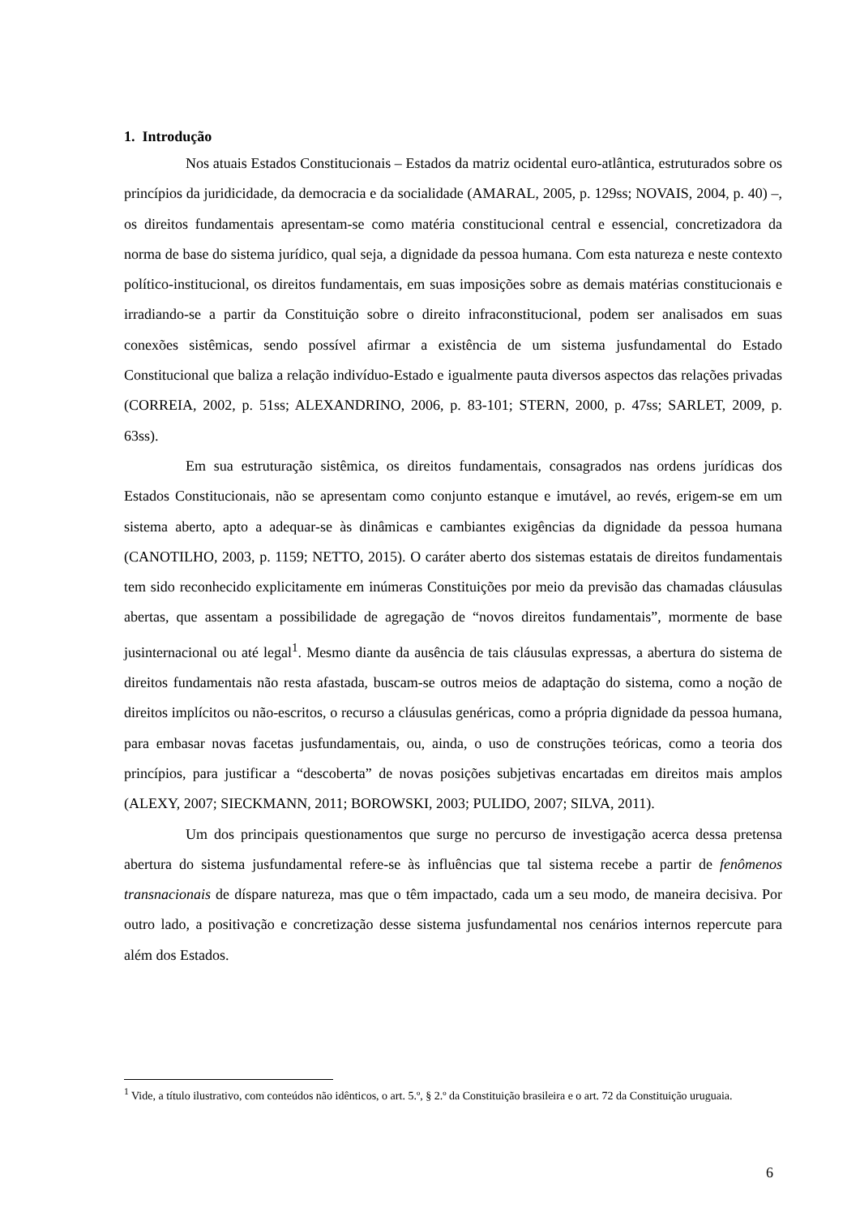1. Introdução
Nos atuais Estados Constitucionais – Estados da matriz ocidental euro-atlântica, estruturados sobre os princípios da juridicidade, da democracia e da socialidade (AMARAL, 2005, p. 129ss; NOVAIS, 2004, p. 40) –, os direitos fundamentais apresentam-se como matéria constitucional central e essencial, concretizadora da norma de base do sistema jurídico, qual seja, a dignidade da pessoa humana. Com esta natureza e neste contexto político-institucional, os direitos fundamentais, em suas imposições sobre as demais matérias constitucionais e irradiando-se a partir da Constituição sobre o direito infraconstitucional, podem ser analisados em suas conexões sistêmicas, sendo possível afirmar a existência de um sistema jusfundamental do Estado Constitucional que baliza a relação indivíduo-Estado e igualmente pauta diversos aspectos das relações privadas (CORREIA, 2002, p. 51ss; ALEXANDRINO, 2006, p. 83-101; STERN, 2000, p. 47ss; SARLET, 2009, p. 63ss).
Em sua estruturação sistêmica, os direitos fundamentais, consagrados nas ordens jurídicas dos Estados Constitucionais, não se apresentam como conjunto estanque e imutável, ao revés, erigem-se em um sistema aberto, apto a adequar-se às dinâmicas e cambiantes exigências da dignidade da pessoa humana (CANOTILHO, 2003, p. 1159; NETTO, 2015). O caráter aberto dos sistemas estatais de direitos fundamentais tem sido reconhecido explicitamente em inúmeras Constituições por meio da previsão das chamadas cláusulas abertas, que assentam a possibilidade de agregação de “novos direitos fundamentais”, mormente de base jusinternacional ou até legal<sup>1</sup>. Mesmo diante da ausência de tais cláusulas expressas, a abertura do sistema de direitos fundamentais não resta afastada, buscam-se outros meios de adaptação do sistema, como a noção de direitos implícitos ou não-escritos, o recurso a cláusulas genéricas, como a própria dignidade da pessoa humana, para embasar novas facetas jusfundamentais, ou, ainda, o uso de construções teóricas, como a teoria dos princípios, para justificar a “descoberta” de novas posições subjetivas encartadas em direitos mais amplos (ALEXY, 2007; SIECKMANN, 2011; BOROWSKI, 2003; PULIDO, 2007; SILVA, 2011).
Um dos principais questionamentos que surge no percurso de investigação acerca dessa pretensa abertura do sistema jusfundamental refere-se às influências que tal sistema recebe a partir de fenômenos transnacionais de díspare natureza, mas que o têm impactado, cada um a seu modo, de maneira decisiva. Por outro lado, a positivação e concretização desse sistema jusfundamental nos cenários internos repercute para além dos Estados.
<sup>1</sup> Vide, a título ilustrativo, com conteúdos não idênticos, o art. 5.º, § 2.º da Constituição brasileira e o art. 72 da Constituição uruguaia.
6